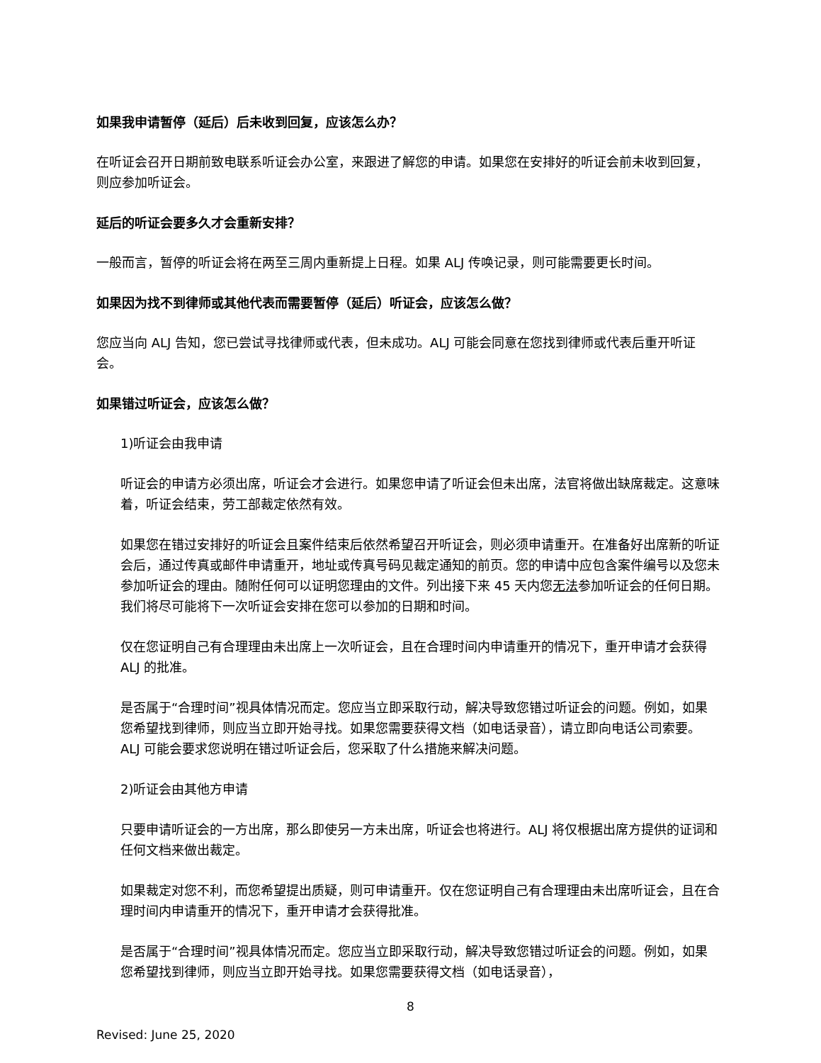如果我申请暂停（延后）后未收到回复，应该怎么办？
在听证会召开日期前致电联系听证会办公室，来跟进了解您的申请。如果您在安排好的听证会前未收到回复，则应参加听证会。
延后的听证会要多久才会重新安排？
一般而言，暂停的听证会将在两至三周内重新提上日程。如果 ALJ 传唤记录，则可能需要更长时间。
如果因为找不到律师或其他代表而需要暂停（延后）听证会，应该怎么做？
您应当向 ALJ 告知，您已尝试寻找律师或代表，但未成功。ALJ 可能会同意在您找到律师或代表后重开听证会。
如果错过听证会，应该怎么做？
1)听证会由我申请
听证会的申请方必须出席，听证会才会进行。如果您申请了听证会但未出席，法官将做出缺席裁定。这意味着，听证会结束，劳工部裁定依然有效。
如果您在错过安排好的听证会且案件结束后依然希望召开听证会，则必须申请重开。在准备好出席新的听证会后，通过传真或邮件申请重开，地址或传真号码见裁定通知的前页。您的申请中应包含案件编号以及您未参加听证会的理由。随附任何可以证明您理由的文件。列出接下来 45 天内您无法参加听证会的任何日期。我们将尽可能将下一次听证会安排在您可以参加的日期和时间。
仅在您证明自己有合理理由未出席上一次听证会，且在合理时间内申请重开的情况下，重开申请才会获得 ALJ 的批准。
是否属于“合理时间”视具体情况而定。您应当立即采取行动，解决导致您错过听证会的问题。例如，如果您希望找到律师，则应当立即开始寻找。如果您需要获得文档（如电话录音），请立即向电话公司索要。ALJ 可能会要求您说明在错过听证会后，您采取了什么措施来解决问题。
2)听证会由其他方申请
只要申请听证会的一方出席，那么即使另一方未出席，听证会也将进行。ALJ 将仅根据出席方提供的证词和任何文档来做出裁定。
如果裁定对您不利，而您希望提出质疑，则可申请重开。仅在您证明自己有合理理由未出席听证会，且在合理时间内申请重开的情况下，重开申请才会获得批准。
是否属于“合理时间”视具体情况而定。您应当立即采取行动，解决导致您错过听证会的问题。例如，如果您希望找到律师，则应当立即开始寻找。如果您需要获得文档（如电话录音），
8
Revised: June 25, 2020